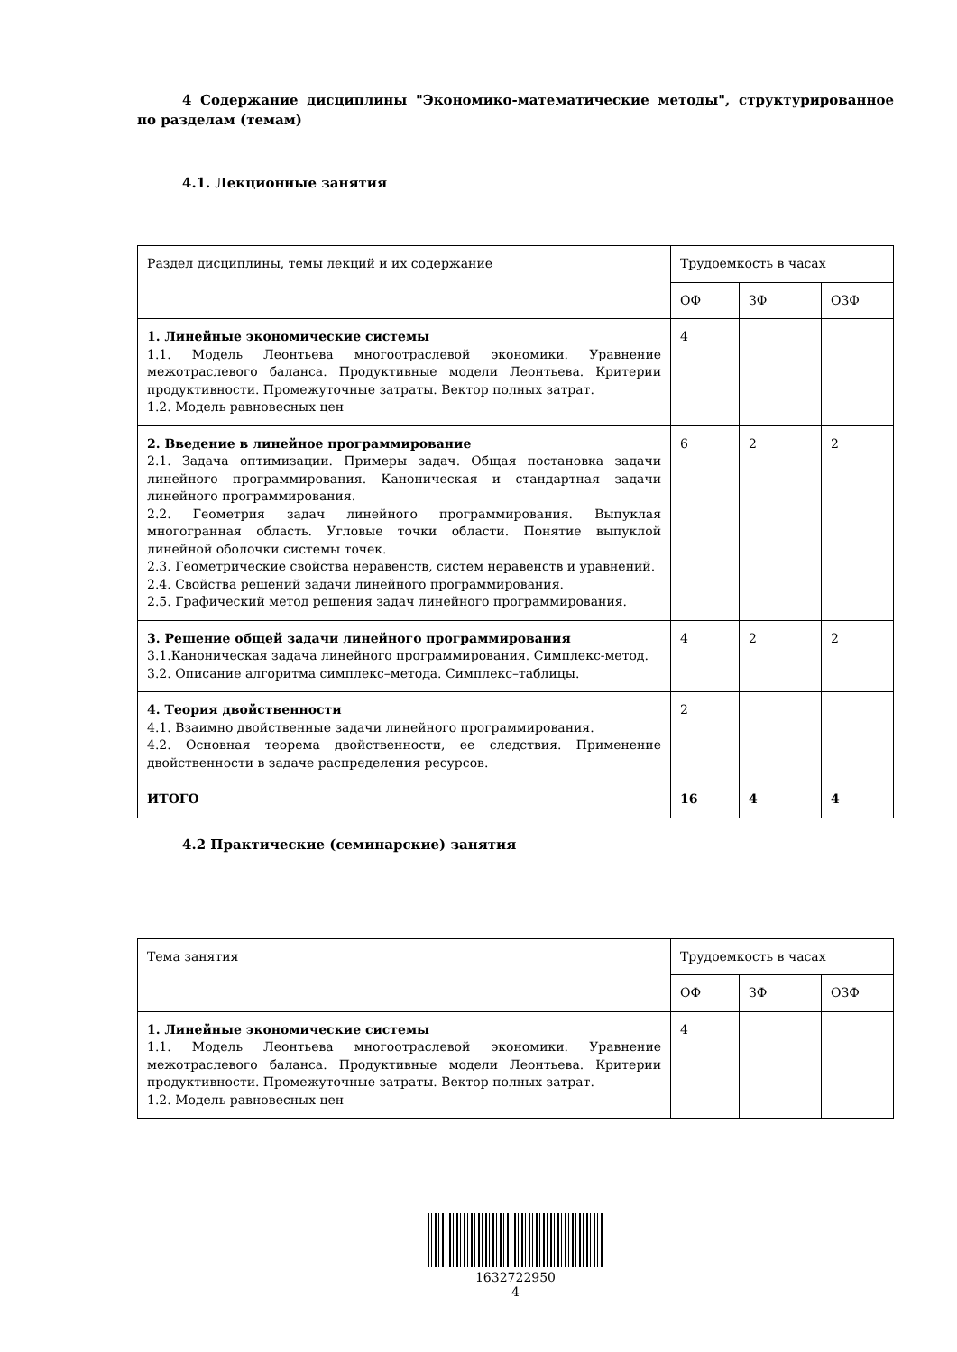4 Содержание дисциплины "Экономико-математические методы", структурированное по разделам (темам)
4.1. Лекционные занятия
| Раздел дисциплины, темы лекций и их содержание | Трудоемкость в часах | | |
| --- | --- | --- | --- |
| | ОФ | ЗФ | ОЗФ |
| 1. Линейные экономические системы 1.1. Модель Леонтьева многоотраслевой экономики. Уравнение межотраслевого баланса. Продуктивные модели Леонтьева. Критерии продуктивности. Промежуточные затраты. Вектор полных затрат. 1.2. Модель равновесных цен | 4 | | |
| 2. Введение в линейное программирование 2.1. Задача оптимизации. Примеры задач. Общая постановка задачи линейного программирования. Каноническая и стандартная задачи линейного программирования. 2.2. Геометрия задач линейного программирования. Выпуклая многогранная область. Угловые точки области. Понятие выпуклой линейной оболочки системы точек. 2.3. Геометрические свойства неравенств, систем неравенств и уравнений. 2.4. Свойства решений задачи линейного программирования. 2.5. Графический метод решения задач линейного программирования. | 6 | 2 | 2 |
| 3. Решение общей задачи линейного программирования 3.1.Каноническая задача линейного программирования. Симплекс-метод. 3.2. Описание алгоритма симплекс–метода. Симплекс–таблицы. | 4 | 2 | 2 |
| 4. Теория двойственности 4.1. Взаимно двойственные задачи линейного программирования. 4.2. Основная теорема двойственности, ее следствия. Применение двойственности в задаче распределения ресурсов. | 2 | | |
| ИТОГО | 16 | 4 | 4 |
4.2 Практические (семинарские) занятия
| Тема занятия | Трудоемкость в часах | | |
| --- | --- | --- | --- |
| | ОФ | ЗФ | ОЗФ |
| 1. Линейные экономические системы 1.1. Модель Леонтьева многоотраслевой экономики. Уравнение межотраслевого баланса. Продуктивные модели Леонтьева. Критерии продуктивности. Промежуточные затраты. Вектор полных затрат. 1.2. Модель равновесных цен | 4 | | |
1632722950
4